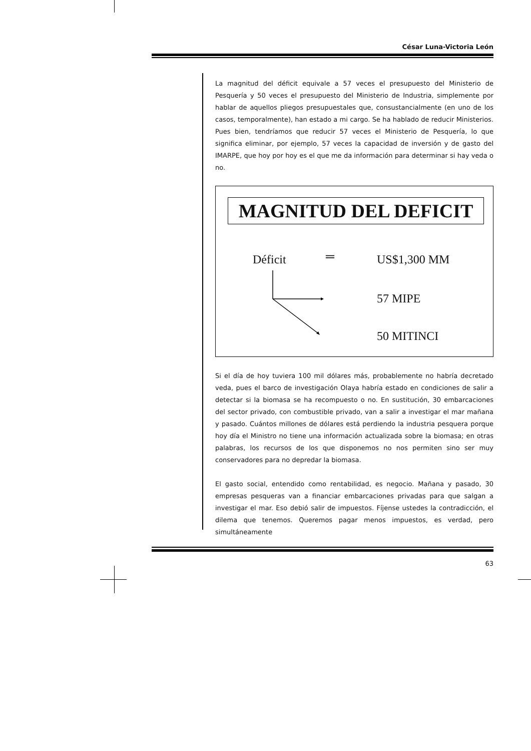César Luna-Victoria León
La magnitud del déficit equivale a 57 veces el presupuesto del Ministerio de Pesquería y 50 veces el presupuesto del Ministerio de Industria, simplemente por hablar de aquellos pliegos presupuestales que, consustancialmente (en uno de los casos, temporalmente), han estado a mi cargo. Se ha hablado de reducir Ministerios. Pues bien, tendríamos que reducir 57 veces el Ministerio de Pesquería, lo que significa eliminar, por ejemplo, 57 veces la capacidad de inversión y de gasto del IMARPE, que hoy por hoy es el que me da información para determinar si hay veda o no.
MAGNITUD DEL DEFICIT
Déficit ═ US$1,300 MM
57 MIPE
50 MITINCI
Si el día de hoy tuviera 100 mil dólares más, probablemente no habría decretado veda, pues el barco de investigación Olaya habría estado en condiciones de salir a detectar si la biomasa se ha recompuesto o no. En sustitución, 30 embarcaciones del sector privado, con combustible privado, van a salir a investigar el mar mañana y pasado. Cuántos millones de dólares está perdiendo la industria pesquera porque hoy día el Ministro no tiene una información actualizada sobre la biomasa; en otras palabras, los recursos de los que disponemos no nos permiten sino ser muy conservadores para no depredar la biomasa.
El gasto social, entendido como rentabilidad, es negocio. Mañana y pasado, 30 empresas pesqueras van a financiar embarcaciones privadas para que salgan a investigar el mar. Eso debió salir de impuestos. Fíjense ustedes la contradicción, el dilema que tenemos. Queremos pagar menos impuestos, es verdad, pero simultáneamente
63